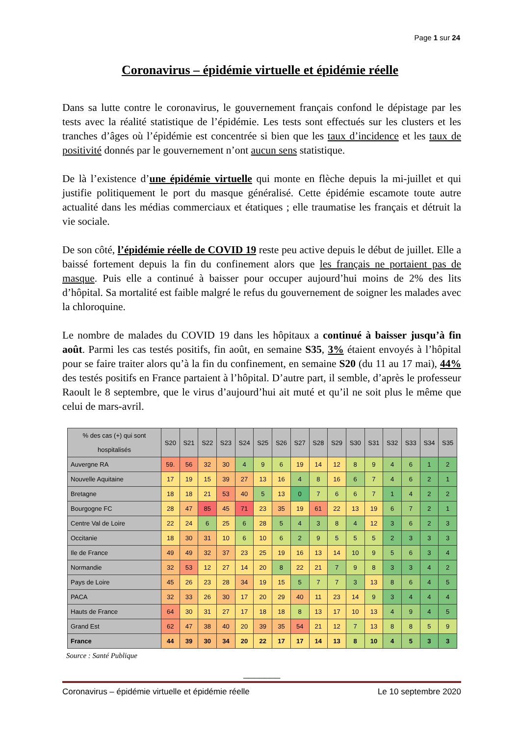Page 1 sur 24
Coronavirus – épidémie virtuelle et épidémie réelle
Dans sa lutte contre le coronavirus, le gouvernement français confond le dépistage par les tests avec la réalité statistique de l’épidémie. Les tests sont effectués sur les clusters et les tranches d’âges où l’épidémie est concentrée si bien que les taux d’incidence et les taux de positivité donnés par le gouvernement n’ont aucun sens statistique.
De là l’existence d’une épidémie virtuelle qui monte en flèche depuis la mi-juillet et qui justifie politiquement le port du masque généralisé. Cette épidémie escamote toute autre actualité dans les médias commerciaux et étatiques ; elle traumatise les français et détruit la vie sociale.
De son côté, l’épidémie réelle de COVID 19 reste peu active depuis le début de juillet. Elle a baissé fortement depuis la fin du confinement alors que les français ne portaient pas de masque. Puis elle a continué à baisser pour occuper aujourd’hui moins de 2% des lits d’hôpital. Sa mortalité est faible malgré le refus du gouvernement de soigner les malades avec la chloroquine.
Le nombre de malades du COVID 19 dans les hôpitaux a continué à baisser jusqu’à fin août. Parmi les cas testés positifs, fin août, en semaine S35, 3% étaient envoyés à l’hôpital pour se faire traiter alors qu’à la fin du confinement, en semaine S20 (du 11 au 17 mai), 44% des testés positifs en France partaient à l’hôpital. D’autre part, il semble, d’après le professeur Raoult le 8 septembre, que le virus d’aujourd’hui ait muté et qu’il ne soit plus le même que celui de mars-avril.
| % des cas (+) qui sont hospitalisés | S20 | S21 | S22 | S23 | S24 | S25 | S26 | S27 | S28 | S29 | S30 | S31 | S32 | S33 | S34 | S35 |
| --- | --- | --- | --- | --- | --- | --- | --- | --- | --- | --- | --- | --- | --- | --- | --- | --- |
| Auvergne RA | 59. | 56 | 32 | 30 | 4 | 9 | 6 | 19 | 14 | 12 | 8 | 9 | 4 | 6 | 1 | 2 |
| Nouvelle Aquitaine | 17 | 19 | 15 | 39 | 27 | 13 | 16 | 4 | 8 | 16 | 6 | 7 | 4 | 6 | 2 | 1 |
| Bretagne | 18 | 18 | 21 | 53 | 40 | 5 | 13 | 0 | 7 | 6 | 6 | 7 | 1 | 4 | 2 | 2 |
| Bourgogne FC | 28 | 47 | 85 | 45 | 71 | 23 | 35 | 19 | 61 | 22 | 13 | 19 | 6 | 7 | 2 | 1 |
| Centre Val de Loire | 22 | 24 | 6 | 25 | 6 | 28 | 5 | 4 | 3 | 8 | 4 | 12 | 3 | 6 | 2 | 3 |
| Occitanie | 18 | 30 | 31 | 10 | 6 | 10 | 6 | 2 | 9 | 5 | 5 | 5 | 2 | 3 | 3 | 3 |
| Ile de France | 49 | 49 | 32 | 37 | 23 | 25 | 19 | 16 | 13 | 14 | 10 | 9 | 5 | 6 | 3 | 4 |
| Normandie | 32 | 53 | 12 | 27 | 14 | 20 | 8 | 22 | 21 | 7 | 9 | 8 | 3 | 3 | 4 | 2 |
| Pays de Loire | 45 | 26 | 23 | 28 | 34 | 19 | 15 | 5 | 7 | 7 | 3 | 13 | 8 | 6 | 4 | 5 |
| PACA | 32 | 33 | 26 | 30 | 17 | 20 | 29 | 40 | 11 | 23 | 14 | 9 | 3 | 4 | 4 | 4 |
| Hauts de France | 64 | 30 | 31 | 27 | 17 | 18 | 18 | 8 | 13 | 17 | 10 | 13 | 4 | 9 | 4 | 5 |
| Grand Est | 62 | 47 | 38 | 40 | 20 | 39 | 35 | 54 | 21 | 12 | 7 | 13 | 8 | 8 | 5 | 9 |
| France | 44 | 39 | 30 | 34 | 20 | 22 | 17 | 17 | 14 | 13 | 8 | 10 | 4 | 5 | 3 | 3 |
Source : Santé Publique
_______
Coronavirus – épidémie virtuelle et épidémie réelle Le 10 septembre 2020